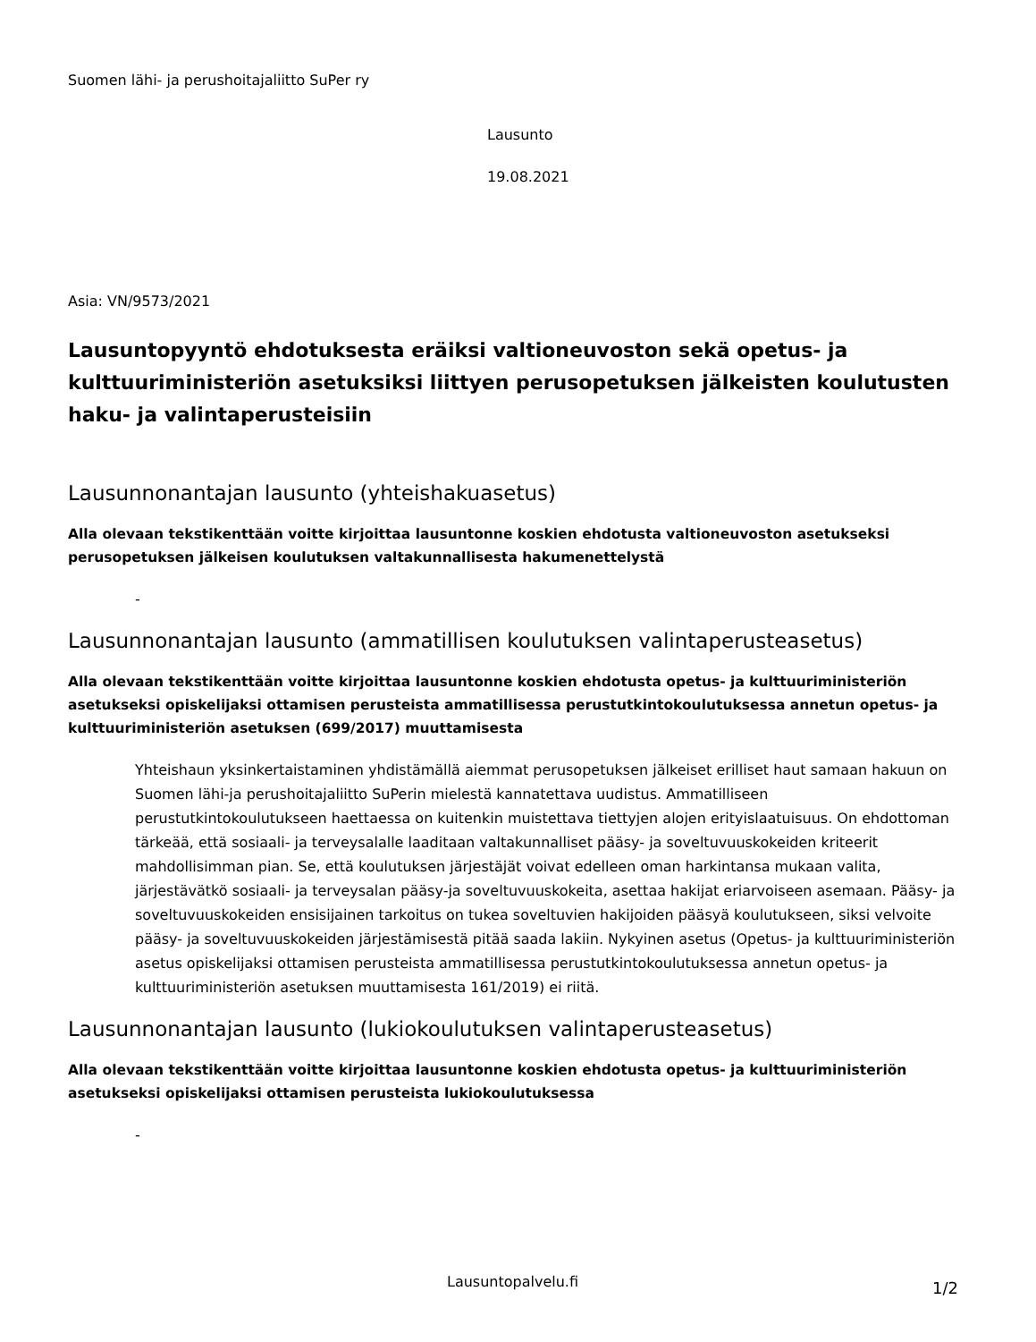Suomen lähi- ja perushoitajaliitto SuPer ry
Lausunto
19.08.2021
Asia: VN/9573/2021
Lausuntopyyntö ehdotuksesta eräiksi valtioneuvoston sekä opetus- ja kulttuuriministeriön asetuksiksi liittyen perusopetuksen jälkeisten koulutusten haku- ja valintaperusteisiin
Lausunnonantajan lausunto (yhteishakuasetus)
Alla olevaan tekstikenttään voitte kirjoittaa lausuntonne koskien ehdotusta valtioneuvoston asetukseksi perusopetuksen jälkeisen koulutuksen valtakunnallisesta hakumenettelystä
-
Lausunnonantajan lausunto (ammatillisen koulutuksen valintaperusteasetus)
Alla olevaan tekstikenttään voitte kirjoittaa lausuntonne koskien ehdotusta opetus- ja kulttuuriministeriön asetukseksi opiskelijaksi ottamisen perusteista ammatillisessa perustutkintokoulutuksessa annetun opetus- ja kulttuuriministeriön asetuksen (699/2017) muuttamisesta
Yhteishaun yksinkertaistaminen yhdistämällä aiemmat perusopetuksen jälkeiset erilliset haut samaan hakuun on Suomen lähi-ja perushoitajaliitto SuPerin mielestä kannatettava uudistus. Ammatilliseen perustutkintokoulutukseen haettaessa on kuitenkin muistettava tiettyjen alojen erityislaatuisuus. On ehdottoman tärkeää, että sosiaali- ja terveysalalle laaditaan valtakunnalliset pääsy- ja soveltuvuuskokeiden kriteerit mahdollisimman pian. Se, että koulutuksen järjestäjät voivat edelleen oman harkintansa mukaan valita, järjestävätkö sosiaali- ja terveysalan pääsy-ja soveltuvuuskokeita, asettaa hakijat eriarvoiseen asemaan. Pääsy- ja soveltuvuuskokeiden ensisijainen tarkoitus on tukea soveltuvien hakijoiden pääsyä koulutukseen, siksi velvoite pääsy- ja soveltuvuuskokeiden järjestämisestä pitää saada lakiin. Nykyinen asetus (Opetus- ja kulttuuriministeriön asetus opiskelijaksi ottamisen perusteista ammatillisessa perustutkintokoulutuksessa annetun opetus- ja kulttuuriministeriön asetuksen muuttamisesta 161/2019) ei riitä.
Lausunnonantajan lausunto (lukiokoulutuksen valintaperusteasetus)
Alla olevaan tekstikenttään voitte kirjoittaa lausuntonne koskien ehdotusta opetus- ja kulttuuriministeriön asetukseksi opiskelijaksi ottamisen perusteista lukiokoulutuksessa
-
Lausuntopalvelu.fi 1/2